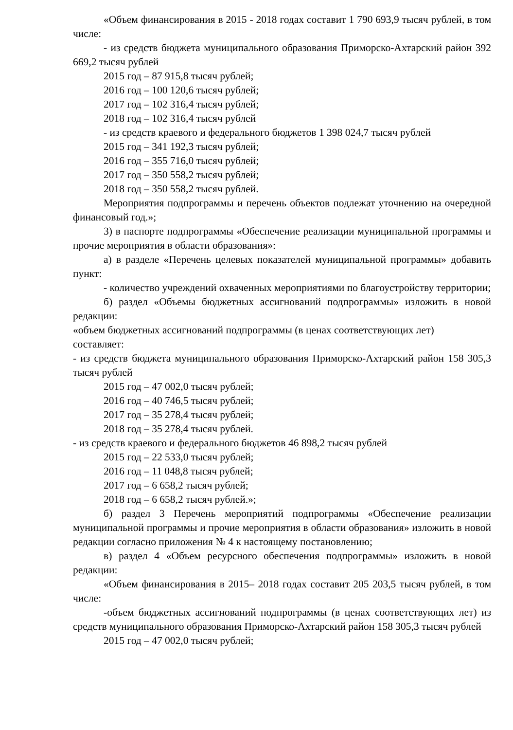«Объем финансирования в 2015 - 2018 годах составит 1 790 693,9 тысяч рублей, в том числе:
- из средств бюджета муниципального образования Приморско-Ахтарский район 392 669,2 тысяч рублей
2015 год – 87 915,8 тысяч рублей;
2016 год – 100 120,6 тысяч рублей;
2017 год – 102 316,4 тысяч рублей;
2018 год – 102 316,4 тысяч рублей
- из средств краевого и федерального бюджетов 1 398 024,7 тысяч рублей
2015 год – 341 192,3 тысяч рублей;
2016 год – 355 716,0 тысяч рублей;
2017 год – 350 558,2 тысяч рублей;
2018 год – 350 558,2 тысяч рублей.
Мероприятия подпрограммы и перечень объектов подлежат уточнению на очередной финансовый год.»;
3) в паспорте подпрограммы «Обеспечение реализации муниципальной программы и прочие мероприятия в области образования»:
а) в разделе «Перечень целевых показателей муниципальной программы» добавить пункт:
- количество учреждений охваченных мероприятиями по благоустройству территории;
б) раздел «Объемы бюджетных ассигнований подпрограммы» изложить в новой редакции:
«объем бюджетных ассигнований подпрограммы (в ценах соответствующих лет)
составляет:
- из средств бюджета муниципального образования Приморско-Ахтарский район 158 305,3 тысяч рублей
2015 год – 47 002,0 тысяч рублей;
2016 год – 40 746,5 тысяч рублей;
2017 год – 35 278,4 тысяч рублей;
2018 год – 35 278,4 тысяч рублей.
- из средств краевого и федерального бюджетов 46 898,2 тысяч рублей
2015 год – 22 533,0 тысяч рублей;
2016 год – 11 048,8 тысяч рублей;
2017 год – 6 658,2 тысяч рублей;
2018 год – 6 658,2 тысяч рублей.»;
б) раздел 3 Перечень мероприятий подпрограммы «Обеспечение реализации муниципальной программы и прочие мероприятия в области образования» изложить в новой редакции согласно приложения № 4 к настоящему постановлению;
в) раздел 4 «Объем ресурсного обеспечения подпрограммы» изложить в новой редакции:
«Объем финансирования в 2015– 2018 годах составит 205 203,5 тысяч рублей, в том числе:
-объем бюджетных ассигнований подпрограммы (в ценах соответствующих лет) из средств муниципального образования Приморско-Ахтарский район 158 305,3 тысяч рублей
2015 год – 47 002,0 тысяч рублей;